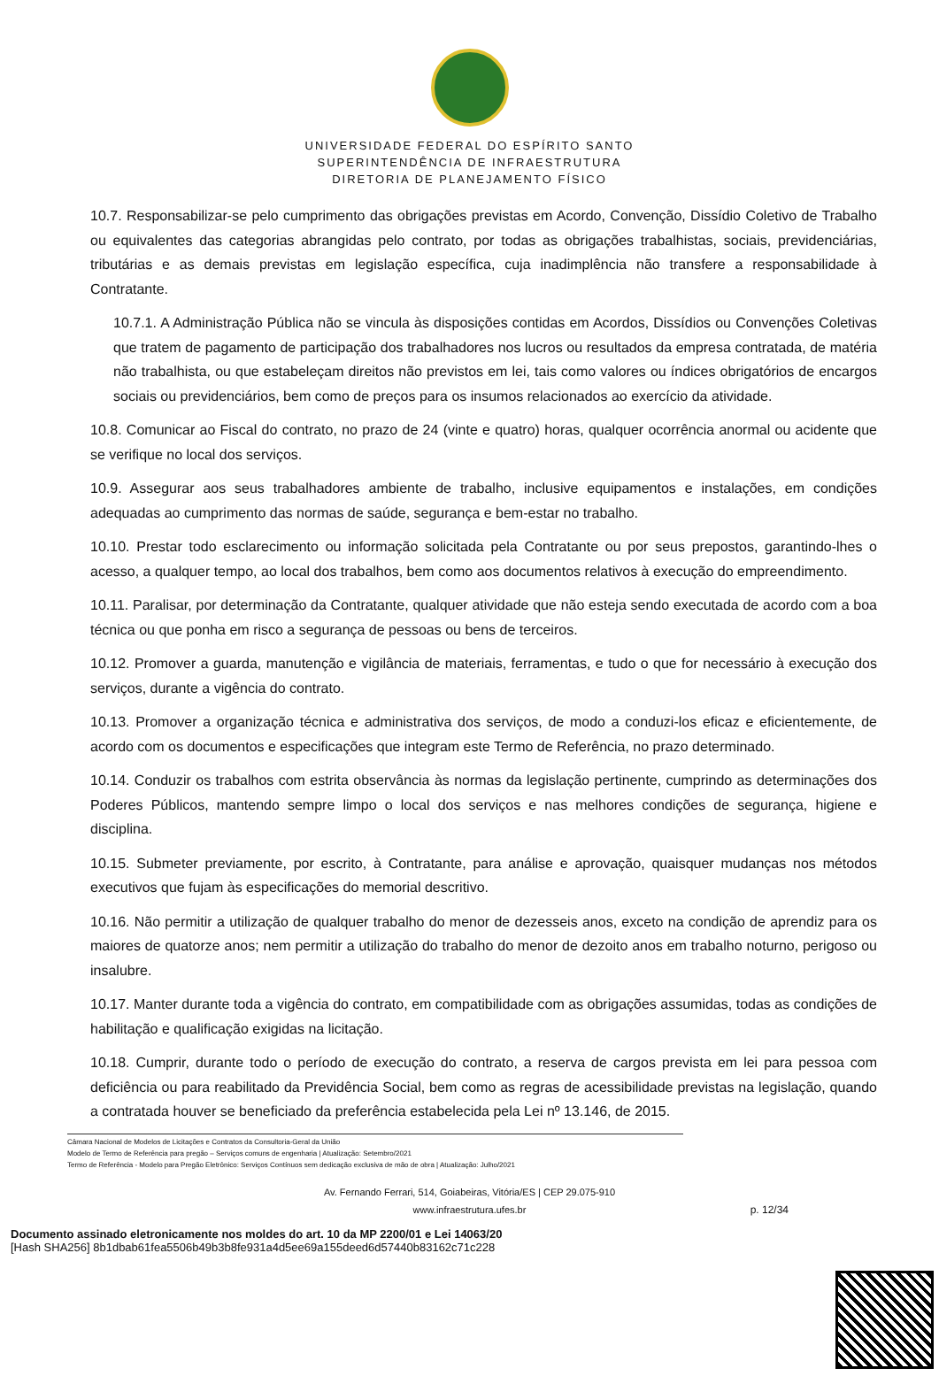UNIVERSIDADE FEDERAL DO ESPÍRITO SANTO
SUPERINTENDÊNCIA DE INFRAESTRUTURA
DIRETORIA DE PLANEJAMENTO FÍSICO
10.7. Responsabilizar-se pelo cumprimento das obrigações previstas em Acordo, Convenção, Dissídio Coletivo de Trabalho ou equivalentes das categorias abrangidas pelo contrato, por todas as obrigações trabalhistas, sociais, previdenciárias, tributárias e as demais previstas em legislação específica, cuja inadimplência não transfere a responsabilidade à Contratante.
10.7.1. A Administração Pública não se vincula às disposições contidas em Acordos, Dissídios ou Convenções Coletivas que tratem de pagamento de participação dos trabalhadores nos lucros ou resultados da empresa contratada, de matéria não trabalhista, ou que estabeleçam direitos não previstos em lei, tais como valores ou índices obrigatórios de encargos sociais ou previdenciários, bem como de preços para os insumos relacionados ao exercício da atividade.
10.8. Comunicar ao Fiscal do contrato, no prazo de 24 (vinte e quatro) horas, qualquer ocorrência anormal ou acidente que se verifique no local dos serviços.
10.9. Assegurar aos seus trabalhadores ambiente de trabalho, inclusive equipamentos e instalações, em condições adequadas ao cumprimento das normas de saúde, segurança e bem-estar no trabalho.
10.10. Prestar todo esclarecimento ou informação solicitada pela Contratante ou por seus prepostos, garantindo-lhes o acesso, a qualquer tempo, ao local dos trabalhos, bem como aos documentos relativos à execução do empreendimento.
10.11. Paralisar, por determinação da Contratante, qualquer atividade que não esteja sendo executada de acordo com a boa técnica ou que ponha em risco a segurança de pessoas ou bens de terceiros.
10.12. Promover a guarda, manutenção e vigilância de materiais, ferramentas, e tudo o que for necessário à execução dos serviços, durante a vigência do contrato.
10.13. Promover a organização técnica e administrativa dos serviços, de modo a conduzi-los eficaz e eficientemente, de acordo com os documentos e especificações que integram este Termo de Referência, no prazo determinado.
10.14. Conduzir os trabalhos com estrita observância às normas da legislação pertinente, cumprindo as determinações dos Poderes Públicos, mantendo sempre limpo o local dos serviços e nas melhores condições de segurança, higiene e disciplina.
10.15. Submeter previamente, por escrito, à Contratante, para análise e aprovação, quaisquer mudanças nos métodos executivos que fujam às especificações do memorial descritivo.
10.16. Não permitir a utilização de qualquer trabalho do menor de dezesseis anos, exceto na condição de aprendiz para os maiores de quatorze anos; nem permitir a utilização do trabalho do menor de dezoito anos em trabalho noturno, perigoso ou insalubre.
10.17. Manter durante toda a vigência do contrato, em compatibilidade com as obrigações assumidas, todas as condições de habilitação e qualificação exigidas na licitação.
10.18. Cumprir, durante todo o período de execução do contrato, a reserva de cargos prevista em lei para pessoa com deficiência ou para reabilitado da Previdência Social, bem como as regras de acessibilidade previstas na legislação, quando a contratada houver se beneficiado da preferência estabelecida pela Lei nº 13.146, de 2015.
Câmara Nacional de Modelos de Licitações e Contratos da Consultoria-Geral da União
Modelo de Termo de Referência para pregão – Serviços comuns de engenharia | Atualização: Setembro/2021
Termo de Referência - Modelo para Pregão Eletrônico: Serviços Contínuos sem dedicação exclusiva de mão de obra | Atualização: Julho/2021
Av. Fernando Ferrari, 514, Goiabeiras, Vitória/ES | CEP 29.075-910
www.infraestrutura.ufes.br
p. 12/34
Documento assinado eletronicamente nos moldes do art. 10 da MP 2200/01 e Lei 14063/20
[Hash SHA256] 8b1dbab61fea5506b49b3b8fe931a4d5ee69a155deed6d57440b83162c71c228